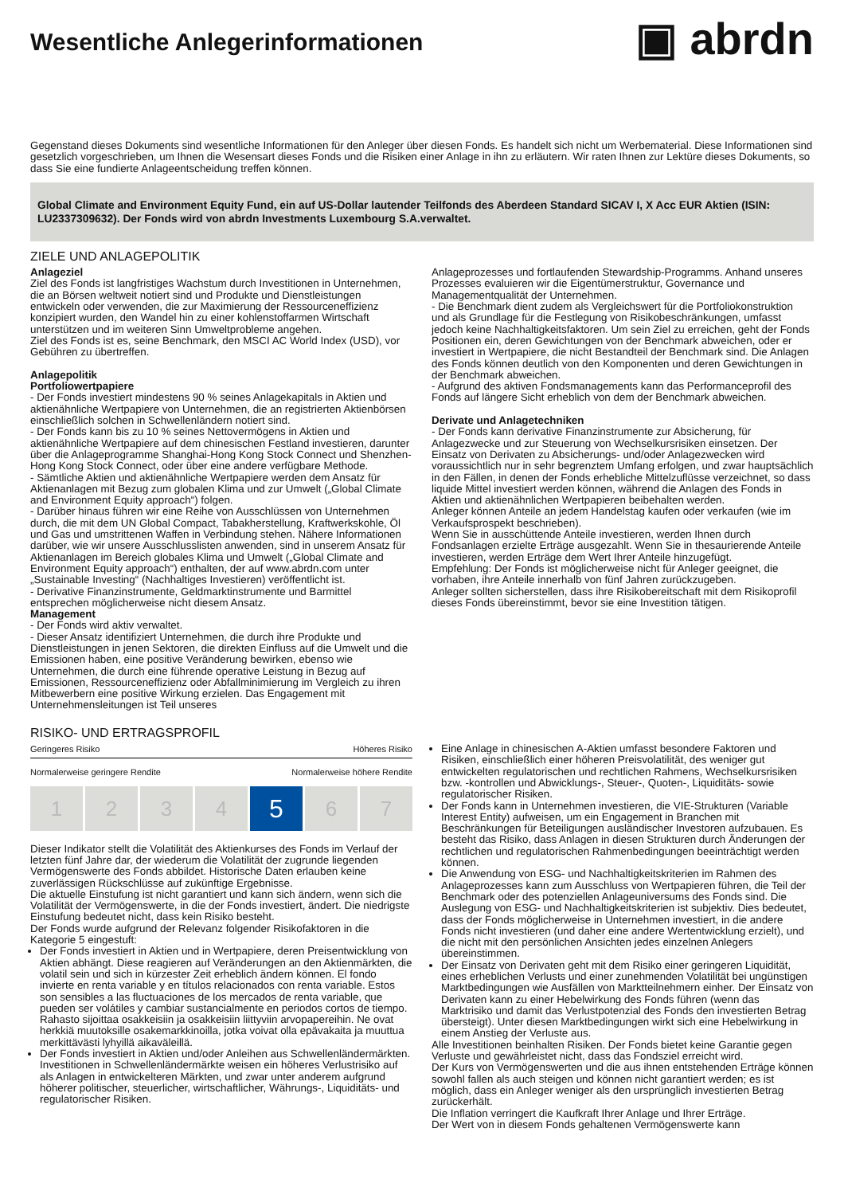Wesentliche Anlegerinformationen
▣ abrdn
Gegenstand dieses Dokuments sind wesentliche Informationen für den Anleger über diesen Fonds. Es handelt sich nicht um Werbematerial. Diese Informationen sind gesetzlich vorgeschrieben, um Ihnen die Wesensart dieses Fonds und die Risiken einer Anlage in ihn zu erläutern. Wir raten Ihnen zur Lektüre dieses Dokuments, so dass Sie eine fundierte Anlageentscheidung treffen können.
Global Climate and Environment Equity Fund, ein auf US-Dollar lautender Teilfonds des Aberdeen Standard SICAV I, X Acc EUR Aktien (ISIN: LU2337309632). Der Fonds wird von abrdn Investments Luxembourg S.A.verwaltet.
ZIELE UND ANLAGEPOLITIK
Anlageziel
Ziel des Fonds ist langfristiges Wachstum durch Investitionen in Unternehmen, die an Börsen weltweit notiert sind und Produkte und Dienstleistungen entwickeln oder verwenden, die zur Maximierung der Ressourceneffizienz konzipiert wurden, den Wandel hin zu einer kohlenstoffarmen Wirtschaft unterstützen und im weiteren Sinn Umweltprobleme angehen.
Ziel des Fonds ist es, seine Benchmark, den MSCI AC World Index (USD), vor Gebühren zu übertreffen.
Anlagepolitik
Portfoliowertpapiere
- Der Fonds investiert mindestens 90 % seines Anlagekapitals in Aktien und aktienähnliche Wertpapiere von Unternehmen, die an registrierten Aktienbörsen einschließlich solchen in Schwellenländern notiert sind.
- Der Fonds kann bis zu 10 % seines Nettovermögens in Aktien und aktienähnliche Wertpapiere auf dem chinesischen Festland investieren, darunter über die Anlageprogramme Shanghai-Hong Kong Stock Connect und Shenzhen-Hong Kong Stock Connect, oder über eine andere verfügbare Methode.
- Sämtliche Aktien und aktienähnliche Wertpapiere werden dem Ansatz für Aktienanlagen mit Bezug zum globalen Klima und zur Umwelt („Global Climate and Environment Equity approach“) folgen.
- Darüber hinaus führen wir eine Reihe von Ausschlüssen von Unternehmen durch, die mit dem UN Global Compact, Tabakherstellung, Kraftwerkskohle, Öl und Gas und umstrittenen Waffen in Verbindung stehen. Nähere Informationen darüber, wie wir unsere Ausschlusslisten anwenden, sind in unserem Ansatz für Aktienanlagen im Bereich globales Klima und Umwelt („Global Climate and Environment Equity approach“) enthalten, der auf www.abrdn.com unter „Sustainable Investing“ (Nachhaltiges Investieren) veröffentlicht ist.
- Derivative Finanzinstrumente, Geldmarktinstrumente und Barmittel entsprechen möglicherweise nicht diesem Ansatz.
Management
- Der Fonds wird aktiv verwaltet.
- Dieser Ansatz identifiziert Unternehmen, die durch ihre Produkte und Dienstleistungen in jenen Sektoren, die direkten Einfluss auf die Umwelt und die Emissionen haben, eine positive Veränderung bewirken, ebenso wie Unternehmen, die durch eine führende operative Leistung in Bezug auf Emissionen, Ressourceneffizienz oder Abfallminimierung im Vergleich zu ihren Mitbewerbern eine positive Wirkung erzielen. Das Engagement mit Unternehmensleitungen ist Teil unseres
Anlageprozesses und fortlaufenden Stewardship-Programms. Anhand unseres Prozesses evaluieren wir die Eigentümerstruktur, Governance und Managementqualität der Unternehmen.
- Die Benchmark dient zudem als Vergleichswert für die Portfoliokonstruktion und als Grundlage für die Festlegung von Risikobeschränkungen, umfasst jedoch keine Nachhaltigkeitsfaktoren. Um sein Ziel zu erreichen, geht der Fonds Positionen ein, deren Gewichtungen von der Benchmark abweichen, oder er investiert in Wertpapiere, die nicht Bestandteil der Benchmark sind. Die Anlagen des Fonds können deutlich von den Komponenten und deren Gewichtungen in der Benchmark abweichen.
- Aufgrund des aktiven Fondsmanagements kann das Performanceprofil des Fonds auf längere Sicht erheblich von dem der Benchmark abweichen.
Derivate und Anlagetechniken
- Der Fonds kann derivative Finanzinstrumente zur Absicherung, für Anlagezwecke und zur Steuerung von Wechselkursrisiken einsetzen. Der Einsatz von Derivaten zu Absicherungs- und/oder Anlagezwecken wird voraussichtlich nur in sehr begrenztem Umfang erfolgen, und zwar hauptsächlich in den Fällen, in denen der Fonds erhebliche Mittelzuflüsse verzeichnet, so dass liquide Mittel investiert werden können, während die Anlagen des Fonds in Aktien und aktienähnlichen Wertpapieren beibehalten werden.
Anleger können Anteile an jedem Handelstag kaufen oder verkaufen (wie im Verkaufsprospekt beschrieben).
Wenn Sie in ausschüttende Anteile investieren, werden Ihnen durch Fondsanlagen erzielte Erträge ausgezahlt. Wenn Sie in thesaurierende Anteile investieren, werden Erträge dem Wert Ihrer Anteile hinzugefügt.
Empfehlung: Der Fonds ist möglicherweise nicht für Anleger geeignet, die vorhaben, ihre Anteile innerhalb von fünf Jahren zurückzugeben.
Anleger sollten sicherstellen, dass ihre Risikobereitschaft mit dem Risikoprofil dieses Fonds übereinstimmt, bevor sie eine Investition tätigen.
RISIKO- UND ERTRAGSPROFIL
Geringeres Risiko Höheres Risiko
Normalerweise geringere Rendite Normalerweise höhere Rendite
1 2 3 4
5
6 7
Dieser Indikator stellt die Volatilität des Aktienkurses des Fonds im Verlauf der letzten fünf Jahre dar, der wiederum die Volatilität der zugrunde liegenden Vermögenswerte des Fonds abbildet. Historische Daten erlauben keine zuverlässigen Rückschlüsse auf zukünftige Ergebnisse.
Die aktuelle Einstufung ist nicht garantiert und kann sich ändern, wenn sich die Volatilität der Vermögenswerte, in die der Fonds investiert, ändert. Die niedrigste Einstufung bedeutet nicht, dass kein Risiko besteht.
Der Fonds wurde aufgrund der Relevanz folgender Risikofaktoren in die Kategorie 5 eingestuft:
Der Fonds investiert in Aktien und in Wertpapiere, deren Preisentwicklung von Aktien abhängt. Diese reagieren auf Veränderungen an den Aktienmärkten, die volatil sein und sich in kürzester Zeit erheblich ändern können. El fondo invierte en renta variable y en títulos relacionados con renta variable. Estos son sensibles a las fluctuaciones de los mercados de renta variable, que pueden ser volátiles y cambiar sustancialmente en periodos cortos de tiempo. Rahasto sijoittaa osakkeisiin ja osakkeisiin liittyviin arvopapereihin. Ne ovat herkkiä muutoksille osakemarkkinoilla, jotka voivat olla epävakaita ja muuttua merkittävästi lyhyillä aikaväleillä.
Der Fonds investiert in Aktien und/oder Anleihen aus Schwellenländermärkten. Investitionen in Schwellenländermärkte weisen ein höheres Verlustrisiko auf als Anlagen in entwickelteren Märkten, und zwar unter anderem aufgrund höherer politischer, steuerlicher, wirtschaftlicher, Währungs-, Liquiditäts- und regulatorischer Risiken.
Eine Anlage in chinesischen A-Aktien umfasst besondere Faktoren und Risiken, einschließlich einer höheren Preisvolatilität, des weniger gut entwickelten regulatorischen und rechtlichen Rahmens, Wechselkursrisiken bzw. -kontrollen und Abwicklungs-, Steuer-, Quoten-, Liquiditäts- sowie regulatorischer Risiken.
Der Fonds kann in Unternehmen investieren, die VIE-Strukturen (Variable Interest Entity) aufweisen, um ein Engagement in Branchen mit Beschränkungen für Beteiligungen ausländischer Investoren aufzubauen. Es besteht das Risiko, dass Anlagen in diesen Strukturen durch Änderungen der rechtlichen und regulatorischen Rahmenbedingungen beeinträchtigt werden können.
Die Anwendung von ESG- und Nachhaltigkeitskriterien im Rahmen des Anlageprozesses kann zum Ausschluss von Wertpapieren führen, die Teil der Benchmark oder des potenziellen Anlageuniversums des Fonds sind. Die Auslegung von ESG- und Nachhaltigkeitskriterien ist subjektiv. Dies bedeutet, dass der Fonds möglicherweise in Unternehmen investiert, in die andere Fonds nicht investieren (und daher eine andere Wertentwicklung erzielt), und die nicht mit den persönlichen Ansichten jedes einzelnen Anlegers übereinstimmen.
Der Einsatz von Derivaten geht mit dem Risiko einer geringeren Liquidität, eines erheblichen Verlusts und einer zunehmenden Volatilität bei ungünstigen Marktbedingungen wie Ausfällen von Marktteilnehmern einher. Der Einsatz von Derivaten kann zu einer Hebelwirkung des Fonds führen (wenn das Marktrisiko und damit das Verlustpotenzial des Fonds den investierten Betrag übersteigt). Unter diesen Marktbedingungen wirkt sich eine Hebelwirkung in einem Anstieg der Verluste aus.
Alle Investitionen beinhalten Risiken. Der Fonds bietet keine Garantie gegen Verluste und gewährleistet nicht, dass das Fondsziel erreicht wird.
Der Kurs von Vermögenswerten und die aus ihnen entstehenden Erträge können sowohl fallen als auch steigen und können nicht garantiert werden; es ist möglich, dass ein Anleger weniger als den ursprünglich investierten Betrag zurückerhält.
Die Inflation verringert die Kaufkraft Ihrer Anlage und Ihrer Erträge.
Der Wert von in diesem Fonds gehaltenen Vermögenswerte kann